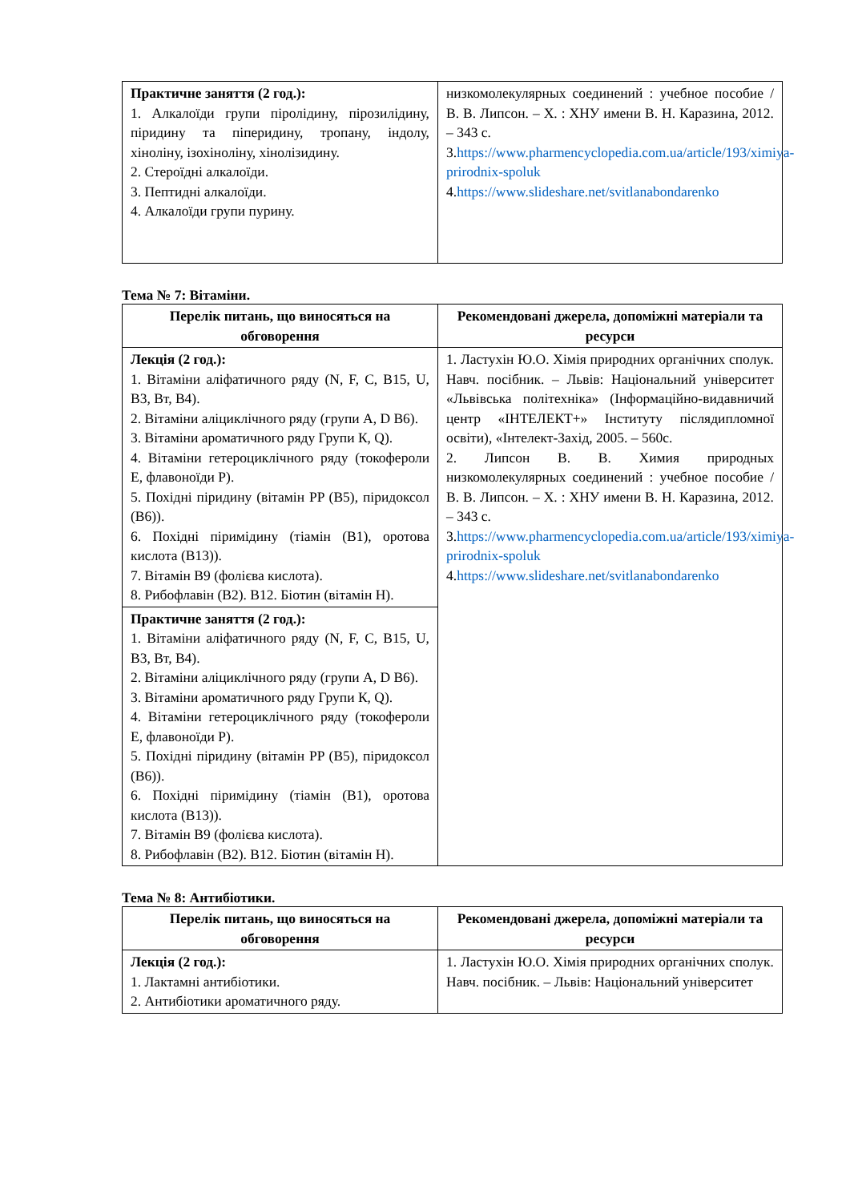| Практичне заняття (2 год.): 1. Алкалоїди групи піролідину, пірозилідину, піридину та піперидину, тропану, індолу, хіноліну, ізохіноліну, хінолізидину. 2. Стероїдні алкалоїди. 3. Пептидні алкалоїди. 4. Алкалоїди групи пурину. | низкомолекулярных соединений : учебное пособие / В. В. Липсон. – Х. : ХНУ имени В. Н. Каразина, 2012. – 343 с. 3. https://www.pharmencyclopedia.com.ua/article/193/ximiya-prirodnix-spoluk 4. https://www.slideshare.net/svitlanabondarenko |
Тема № 7: Вітаміни.
| Перелік питань, що виносяться на обговорення | Рекомендовані джерела, допоміжні матеріали та ресурси |
| --- | --- |
| Лекція (2 год.): 1. Вітаміни аліфатичного ряду (N, F, C, B15, U, B3, Bт, B4). 2. Вітаміни аліциклічного ряду (групи A, D B6). 3. Вітаміни ароматичного ряду Групи К, Q). 4. Вітаміни гетероциклічного ряду (токофероли Е, флавоноїди Р). 5. Похідні піридину (вітамін PP (B5), піридоксол (B6)). 6. Похідні піримідину (тіамін (B1), оротова кислота (B13)). 7. Вітамін B9 (фолієва кислота). 8. Рибофлавін (B2). B12. Біотин (вітамін H). | 1. Ластухін Ю.О. Хімія природних органічних сполук. Навч. посібник. – Львів: Національний університет «Львівська політехніка» (Інформаційно-видавничий центр «ІНТЕЛЕКТ+» Інституту післядипломної освіти), «Інтелект-Захід, 2005. – 560с. 2. Липсон В. В. Химия природных низкомолекулярных соединений : учебное пособие / В. В. Липсон. – Х. : ХНУ имени В. Н. Каразина, 2012. – 343 с. 3. https://www.pharmencyclopedia.com.ua/article/193/ximiya-prirodnix-spoluk 4. https://www.slideshare.net/svitlanabondarenko |
| Практичне заняття (2 год.): 1. Вітаміни аліфатичного ряду (N, F, C, B15, U, B3, Bт, B4). 2. Вітаміни аліциклічного ряду (групи A, D B6). 3. Вітаміни ароматичного ряду Групи К, Q). 4. Вітаміни гетероциклічного ряду (токофероли Е, флавоноїди Р). 5. Похідні піридину (вітамін PP (B5), піридоксол (B6)). 6. Похідні піримідину (тіамін (B1), оротова кислота (B13)). 7. Вітамін B9 (фолієва кислота). 8. Рибофлавін (B2). B12. Біотин (вітамін H). | |
Тема № 8: Антибіотики.
| Перелік питань, що виносяться на обговорення | Рекомендовані джерела, допоміжні матеріали та ресурси |
| --- | --- |
| Лекція (2 год.): 1. Лактамні антибіотики. 2. Антибіотики ароматичного ряду. | 1. Ластухін Ю.О. Хімія природних органічних сполук. Навч. посібник. – Львів: Національний університет |